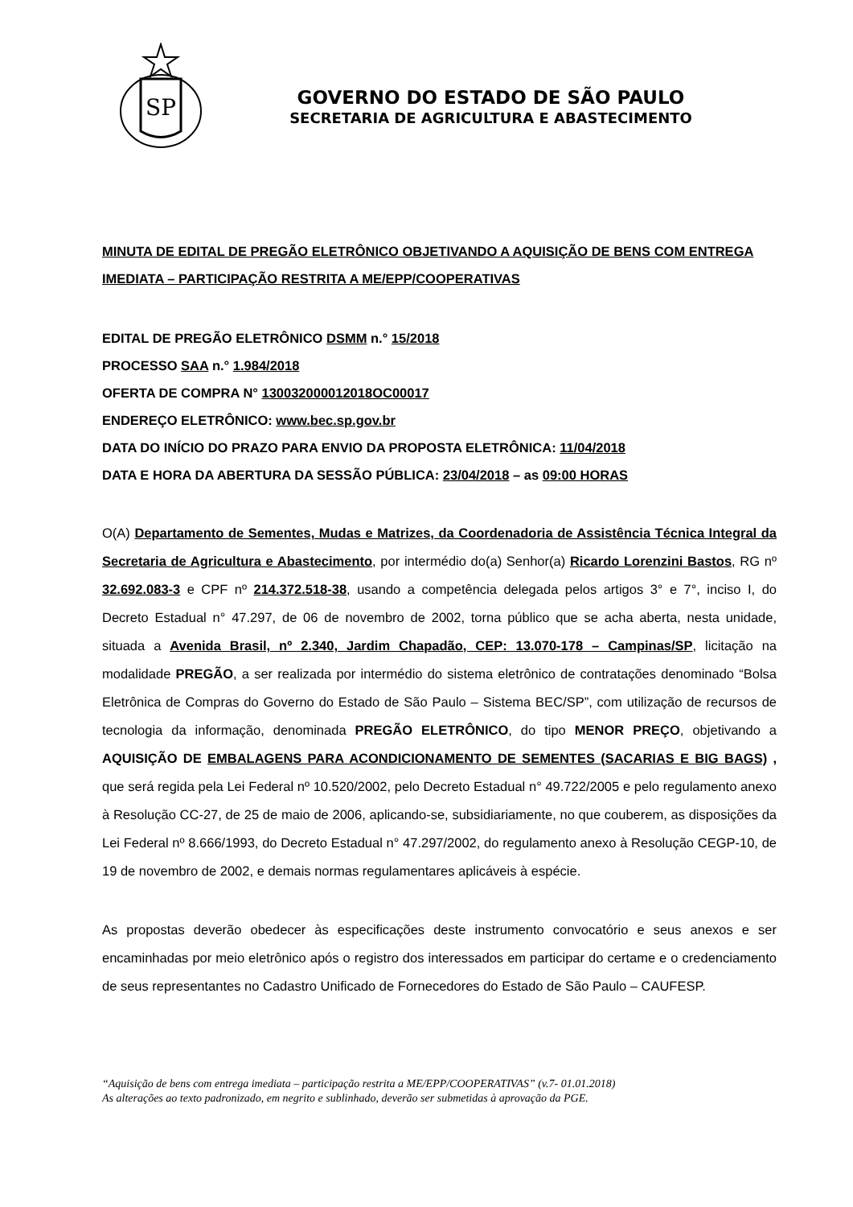SP
GOVERNO DO ESTADO DE SÃO PAULO
SECRETARIA DE AGRICULTURA E ABASTECIMENTO
MINUTA DE EDITAL DE PREGÃO ELETRÔNICO OBJETIVANDO A AQUISIÇÃO DE BENS COM ENTREGA IMEDIATA – PARTICIPAÇÃO RESTRITA A ME/EPP/COOPERATIVAS
EDITAL DE PREGÃO ELETRÔNICO DSMM n.° 15/2018
PROCESSO SAA n.° 1.984/2018
OFERTA DE COMPRA N° 130032000012018OC00017
ENDEREÇO ELETRÔNICO: www.bec.sp.gov.br
DATA DO INÍCIO DO PRAZO PARA ENVIO DA PROPOSTA ELETRÔNICA: 11/04/2018
DATA E HORA DA ABERTURA DA SESSÃO PÚBLICA: 23/04/2018 – as 09:00 HORAS
O(A) Departamento de Sementes, Mudas e Matrizes, da Coordenadoria de Assistência Técnica Integral da Secretaria de Agricultura e Abastecimento, por intermédio do(a) Senhor(a) Ricardo Lorenzini Bastos, RG nº 32.692.083-3 e CPF nº 214.372.518-38, usando a competência delegada pelos artigos 3° e 7°, inciso I, do Decreto Estadual n° 47.297, de 06 de novembro de 2002, torna público que se acha aberta, nesta unidade, situada a Avenida Brasil, nº 2.340, Jardim Chapadão, CEP: 13.070-178 – Campinas/SP, licitação na modalidade PREGÃO, a ser realizada por intermédio do sistema eletrônico de contratações denominado “Bolsa Eletrônica de Compras do Governo do Estado de São Paulo – Sistema BEC/SP”, com utilização de recursos de tecnologia da informação, denominada PREGÃO ELETRÔNICO, do tipo MENOR PREÇO, objetivando a AQUISIÇÃO DE EMBALAGENS PARA ACONDICIONAMENTO DE SEMENTES (SACARIAS E BIG BAGS) , que será regida pela Lei Federal nº 10.520/2002, pelo Decreto Estadual n° 49.722/2005 e pelo regulamento anexo à Resolução CC-27, de 25 de maio de 2006, aplicando-se, subsidiariamente, no que couberem, as disposições da Lei Federal nº 8.666/1993, do Decreto Estadual n° 47.297/2002, do regulamento anexo à Resolução CEGP-10, de 19 de novembro de 2002, e demais normas regulamentares aplicáveis à espécie.
As propostas deverão obedecer às especificações deste instrumento convocatório e seus anexos e ser encaminhadas por meio eletrônico após o registro dos interessados em participar do certame e o credenciamento de seus representantes no Cadastro Unificado de Fornecedores do Estado de São Paulo – CAUFESP.
“Aquisição de bens com entrega imediata – participação restrita a ME/EPP/COOPERATIVAS” (v.7- 01.01.2018)
As alterações ao texto padronizado, em negrito e sublinhado, deverão ser submetidas à aprovação da PGE.